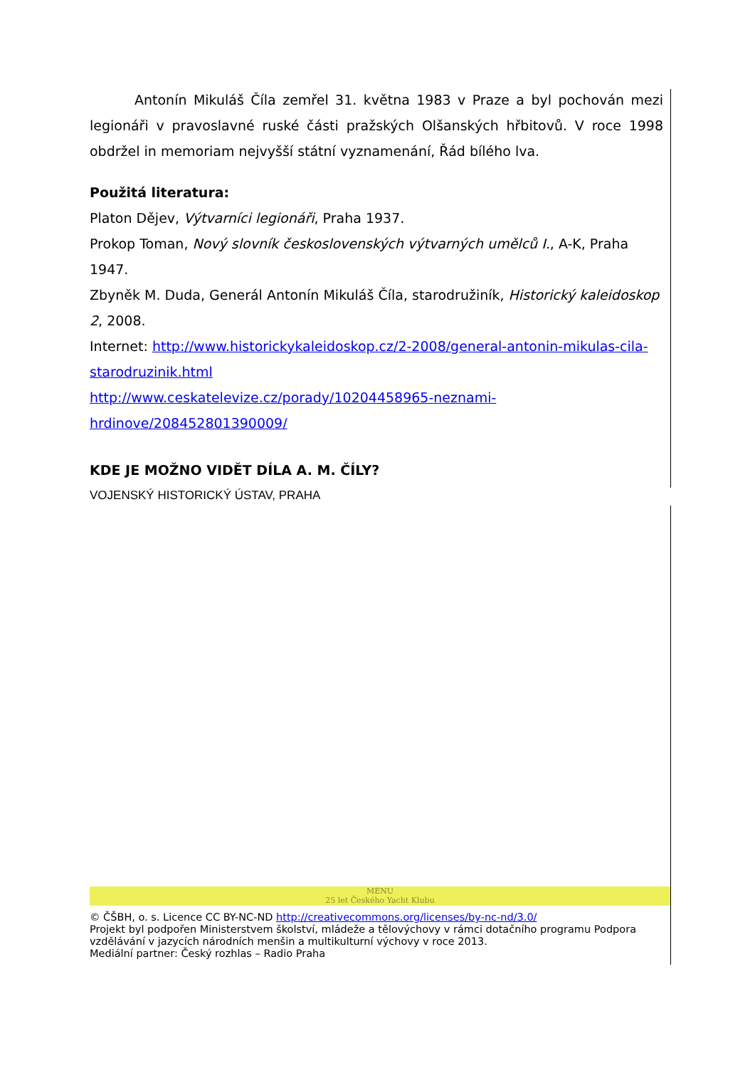Antonín Mikuláš Číla zemřel 31. května 1983 v Praze a byl pochován mezi legionáři v pravoslavné ruské části pražských Olšanských hřbitovů. V roce 1998 obdržel in memoriam nejvyšší státní vyznamenání, Řád bílého lva.
Použitá literatura:
Platon Dějev, Výtvarníci legionáři, Praha 1937.
Prokop Toman, Nový slovník československých výtvarných umělců I., A-K, Praha 1947.
Zbyněk M. Duda, Generál Antonín Mikuláš Číla, starodružiník, Historický kaleidoskop 2, 2008.
Internet: http://www.historickykaleidoskop.cz/2-2008/general-antonin-mikulas-cila-starodruzinik.html
http://www.ceskatelevize.cz/porady/10204458965-neznami-
hrdinove/208452801390009/
KDE JE MOŽNO VIDĚT DÍLA A. M. ČÍLY?
VOJENSKÝ HISTORICKÝ ÚSTAV, PRAHA
MENU
25 let Českého Yacht Klubu
© ČŠBH, o. s. Licence CC BY-NC-ND http://creativecommons.org/licenses/by-nc-nd/3.0/
Projekt byl podpořen Ministerstvem školství, mládeže a tělovýchovy v rámci dotačního programu Podpora vzdělávání v jazycích národních menšin a multikulturní výchovy v roce 2013.
Mediální partner: Český rozhlas – Radio Praha